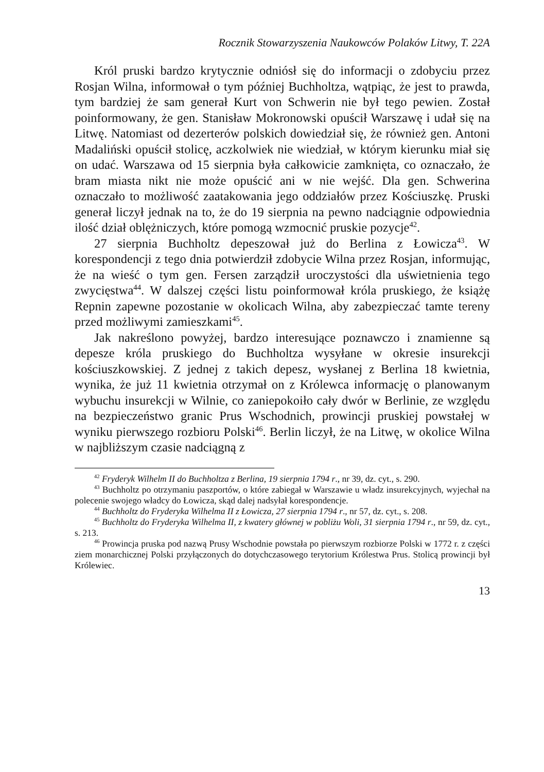Rocznik Stowarzyszenia Naukowców Polaków Litwy, T. 22A
Król pruski bardzo krytycznie odniósł się do informacji o zdobyciu przez Rosjan Wilna, informował o tym później Buchholtza, wątpiąc, że jest to prawda, tym bardziej że sam generał Kurt von Schwerin nie był tego pewien. Został poinformowany, że gen. Stanisław Mokronowski opuścił Warszawę i udał się na Litwę. Natomiast od dezerterów polskich dowiedział się, że również gen. Antoni Madaliński opuścił stolicę, aczkolwiek nie wiedział, w którym kierunku miał się on udać. Warszawa od 15 sierpnia była całkowicie zamknięta, co oznaczało, że bram miasta nikt nie może opuścić ani w nie wejść. Dla gen. Schwerina oznaczało to możliwość zaatakowania jego oddziałów przez Kościuszkę. Pruski generał liczył jednak na to, że do 19 sierpnia na pewno nadciągnie odpowiednia ilość dział oblężniczych, które pomogą wzmocnić pruskie pozycje<sup>42</sup>.
27 sierpnia Buchholtz depeszował już do Berlina z Łowicza<sup>43</sup>. W korespondencji z tego dnia potwierdził zdobycie Wilna przez Rosjan, informując, że na wieść o tym gen. Fersen zarządził uroczystości dla uświetnienia tego zwycięstwa<sup>44</sup>. W dalszej części listu poinformował króla pruskiego, że książę Repnin zapewne pozostanie w okolicach Wilna, aby zabezpieczać tamte tereny przed możliwymi zamieszkami<sup>45</sup>.
Jak nakreślono powyżej, bardzo interesujące poznawczo i znamienne są depesze króla pruskiego do Buchholtza wysyłane w okresie insurekcji kościuszkowskiej. Z jednej z takich depesz, wysłanej z Berlina 18 kwietnia, wynika, że już 11 kwietnia otrzymał on z Królewca informację o planowanym wybuchu insurekcji w Wilnie, co zaniepokoiło cały dwór w Berlinie, ze względu na bezpieczeństwo granic Prus Wschodnich, prowincji pruskiej powstałej w wyniku pierwszego rozbioru Polski<sup>46</sup>. Berlin liczył, że na Litwę, w okolice Wilna w najbliższym czasie nadciągną z
<sup>42</sup> Fryderyk Wilhelm II do Buchholtza z Berlina, 19 sierpnia 1794 r., nr 39, dz. cyt., s. 290.
<sup>43</sup> Buchholtz po otrzymaniu paszportów, o które zabiegał w Warszawie u władz insurekcyjnych, wyjechał na polecenie swojego władcy do Łowicza, skąd dalej nadsyłał korespondencje.
<sup>44</sup> Buchholtz do Fryderyka Wilhelma II z Łowicza, 27 sierpnia 1794 r., nr 57, dz. cyt., s. 208.
<sup>45</sup> Buchholtz do Fryderyka Wilhelma II, z kwatery głównej w pobliżu Woli, 31 sierpnia 1794 r., nr 59, dz. cyt., s. 213.
<sup>46</sup> Prowincja pruska pod nazwą Prusy Wschodnie powstała po pierwszym rozbiorze Polski w 1772 r. z części ziem monarchicznej Polski przyłączonych do dotychczasowego terytorium Królestwa Prus. Stolicą prowincji był Królewiec.
13